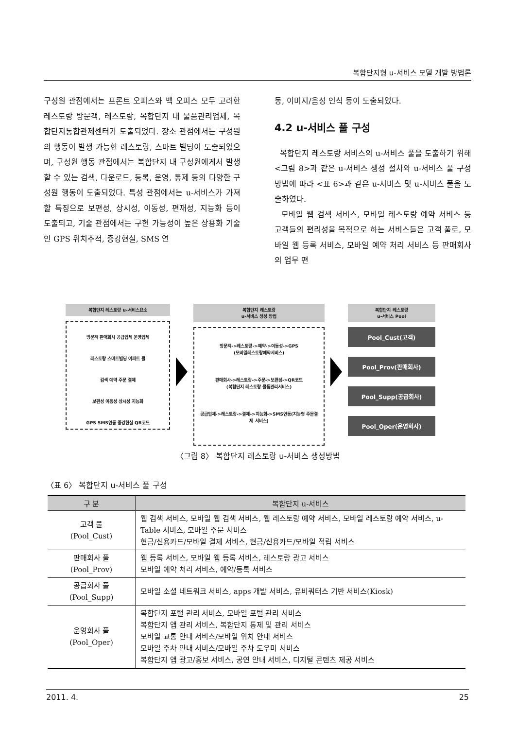복합단지형 u-서비스 모델 개발 방법론
구성원 관점에서는 프론트 오피스와 백 오피스 모두 고려한 레스토랑 방문객, 레스토랑, 복합단지 내 물품관리업체, 복합단지통합관제센터가 도출되었다. 장소 관점에서는 구성원의 행동이 발생 가능한 레스토랑, 스마트 빌딩이 도출되었으며, 구성원 행동 관점에서는 복합단지 내 구성원에게서 발생할 수 있는 검색, 다운로드, 등록, 운영, 통제 등의 다양한 구성원 행동이 도출되었다. 특성 관점에서는 u-서비스가 가져할 특징으로 보편성, 상시성, 이동성, 편재성, 지능화 등이 도출되고, 기술 관점에서는 구현 가능성이 높은 상용화 기술인 GPS 위치추적, 증강현실, SMS 연
동, 이미지/음성 인식 등이 도출되었다.
4.2 u-서비스 풀 구성
복합단지 레스토랑 서비스의 u-서비스 풀을 도출하기 위해 <그림 8>과 같은 u-서비스 생성 절차와 u-서비스 풀 구성 방법에 따라 <표 6>과 같은 u-서비스 및 u-서비스 풀을 도출하였다.
모바일 웹 검색 서비스, 모바일 레스토랑 예약 서비스 등 고객들의 편리성을 목적으로 하는 서비스들은 고객 풀로, 모바일 웹 등록 서비스, 모바일 예약 처리 서비스 등 판매회사의 업무 편
복합단지 레스토랑 u-서비스요소
방문객 판매회사 공급업체 운영업체
레스토랑 스마트빌딩 아파트 몰
검색 예약 주문 결제
보편성 이동성 상시성 지능화
GPS SMS연동 증강현실 QR코드
복합단지 레스토랑
u-서비스 생성 방법
방문객->레스토랑->예약->이동성->GPS
(모바일레스토랑예약서비스)
판매회사->레스토랑->주문->보편성->QR코드
(복합단지 레스토랑 물품관리서비스)
공급업체->레스토랑->결제->지능화->SMS연동(지능형 주문결제 서비스)
복합단지 레스토랑
u-서비스 Pool
Pool_Cust(고객)
Pool_Prov(판매회사)
Pool_Supp(공급회사)
Pool_Oper(운영회사)
〈그림 8〉 복합단지 레스토랑 u-서비스 생성방법
〈표 6〉 복합단지 u-서비스 풀 구성
| 구 분 | 복합단지 u-서비스 |
| --- | --- |
| 고객 풀 (Pool_Cust) | 웹 검색 서비스, 모바일 웹 검색 서비스, 웹 레스토랑 예약 서비스, 모바일 레스토랑 예약 서비스, u-Table 서비스, 모바일 주문 서비스 현금/신용카드/모바일 결제 서비스, 현금/신용카드/모바일 적립 서비스 |
| 판매회사 풀 (Pool_Prov) | 웹 등록 서비스, 모바일 웹 등록 서비스, 레스토랑 광고 서비스 모바일 예약 처리 서비스, 예약/등록 서비스 |
| 공급회사 풀 (Pool_Supp) | 모바일 소셜 네트워크 서비스, apps 개발 서비스, 유비쿼터스 기반 서비스(Kiosk) |
| 운영회사 풀 (Pool_Oper) | 복합단지 포털 관리 서비스, 모바일 포털 관리 서비스 복합단지 앱 관리 서비스, 복합단지 통제 및 관리 서비스 모바일 교통 안내 서비스/모바일 위치 안내 서비스 모바일 주차 안내 서비스/모바일 주차 도우미 서비스 복합단지 앱 광고/홍보 서비스, 공연 안내 서비스, 디지털 콘텐츠 제공 서비스 |
2011. 4. 25